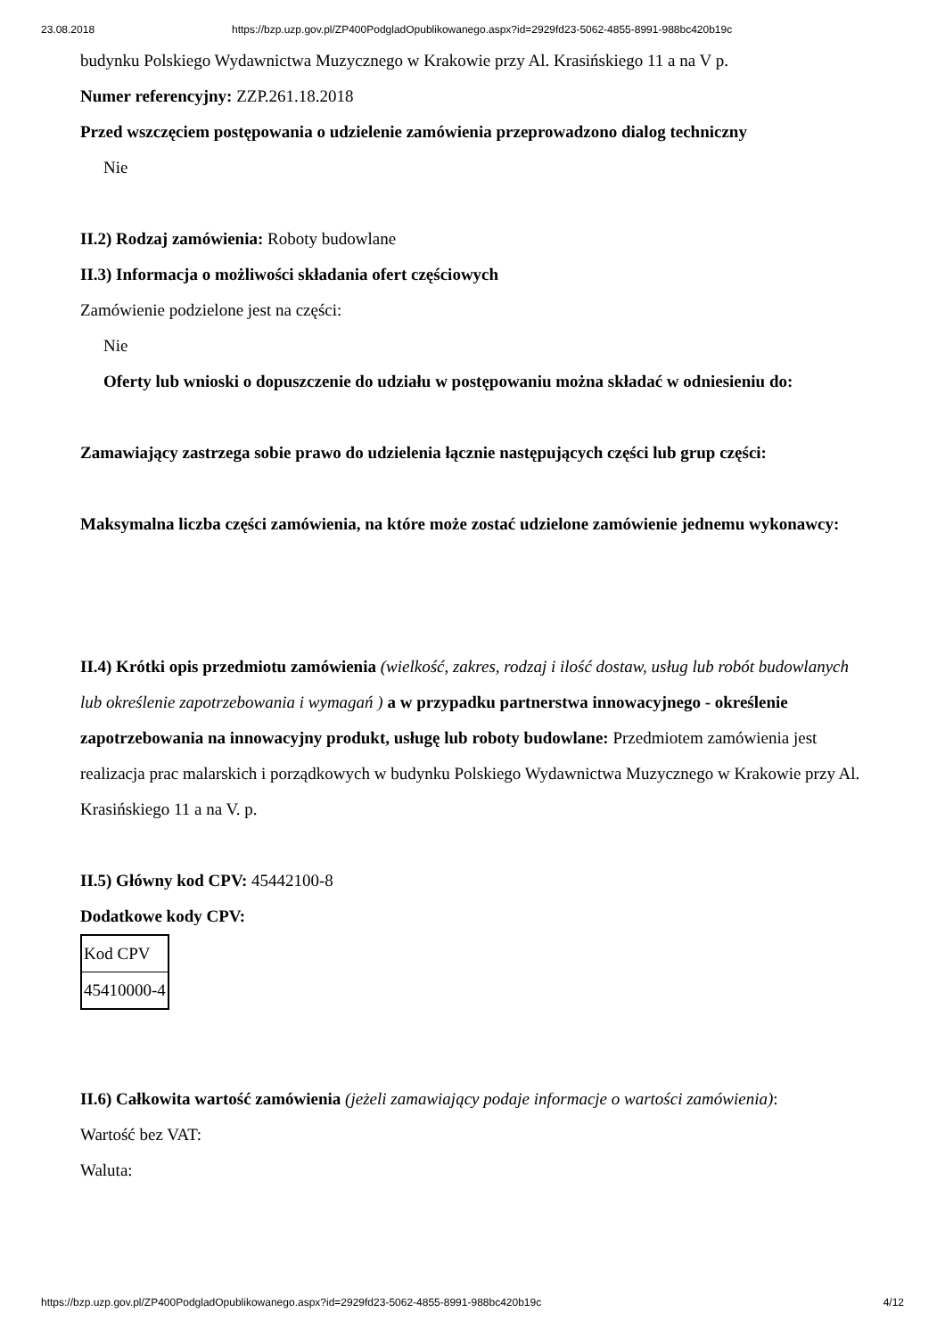23.08.2018 https://bzp.uzp.gov.pl/ZP400PodgladOpublikowanego.aspx?id=2929fd23-5062-4855-8991-988bc420b19c
budynku Polskiego Wydawnictwa Muzycznego w Krakowie przy Al. Krasińskiego 11 a na V p.
Numer referencyjny: ZZP.261.18.2018
Przed wszczęciem postępowania o udzielenie zamówienia przeprowadzono dialog techniczny
Nie
II.2) Rodzaj zamówienia: Roboty budowlane
II.3) Informacja o możliwości składania ofert częściowych
Zamówienie podzielone jest na części:
Nie
Oferty lub wnioski o dopuszczenie do udziału w postępowaniu można składać w odniesieniu do:
Zamawiający zastrzega sobie prawo do udzielenia łącznie następujących części lub grup części:
Maksymalna liczba części zamówienia, na które może zostać udzielone zamówienie jednemu wykonawcy:
II.4) Krótki opis przedmiotu zamówienia (wielkość, zakres, rodzaj i ilość dostaw, usług lub robót budowlanych lub określenie zapotrzebowania i wymagań ) a w przypadku partnerstwa innowacyjnego - określenie zapotrzebowania na innowacyjny produkt, usługę lub roboty budowlane: Przedmiotem zamówienia jest realizacja prac malarskich i porządkowych w budynku Polskiego Wydawnictwa Muzycznego w Krakowie przy Al. Krasińskiego 11 a na V. p.
II.5) Główny kod CPV: 45442100-8
Dodatkowe kody CPV:
| Kod CPV |
| 45410000-4 |
II.6) Całkowita wartość zamówienia (jeżeli zamawiający podaje informacje o wartości zamówienia):
Wartość bez VAT:
Waluta:
https://bzp.uzp.gov.pl/ZP400PodgladOpublikowanego.aspx?id=2929fd23-5062-4855-8991-988bc420b19c 4/12